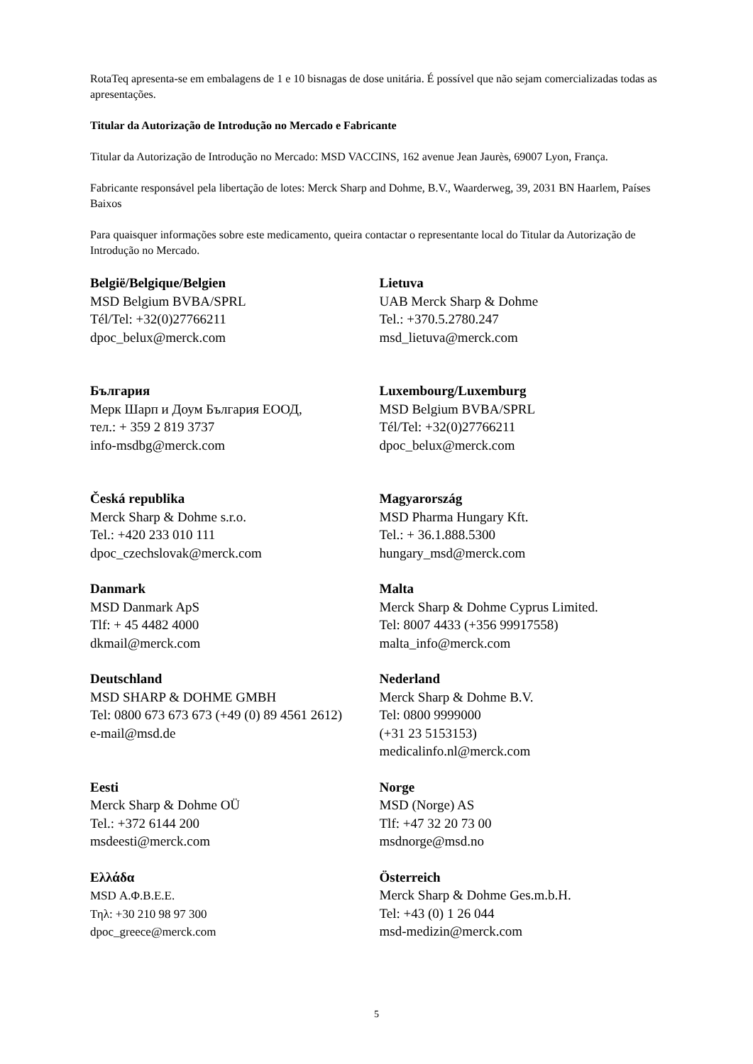RotaTeq apresenta-se em embalagens de 1 e 10 bisnagas de dose unitária. É possível que não sejam comercializadas todas as apresentações.
Titular da Autorização de Introdução no Mercado e Fabricante
Titular da Autorização de Introdução no Mercado: MSD VACCINS, 162 avenue Jean Jaurès, 69007 Lyon, França.
Fabricante responsável pela libertação de lotes: Merck Sharp and Dohme, B.V., Waarderweg, 39, 2031 BN Haarlem, Países Baixos
Para quaisquer informações sobre este medicamento, queira contactar o representante local do Titular da Autorização de Introdução no Mercado.
| België/Belgique/Belgien MSD Belgium BVBA/SPRL Tél/Tel: +32(0)27766211 dpoc_belux@merck.com | Lietuva UAB Merck Sharp & Dohme Tel.: +370.5.2780.247 msd_lietuva@merck.com |
| България Мерк Шарп и Доум България ЕООД, тел.: + 359 2 819 3737 info-msdbg@merck.com | Luxembourg/Luxemburg MSD Belgium BVBA/SPRL Tél/Tel: +32(0)27766211 dpoc_belux@merck.com |
| Česká republika Merck Sharp & Dohme s.r.o. Tel.: +420 233 010 111 dpoc_czechslovak@merck.com | Magyarország MSD Pharma Hungary Kft. Tel.: + 36.1.888.5300 hungary_msd@merck.com |
| Danmark MSD Danmark ApS Tlf: + 45 4482 4000 dkmail@merck.com | Malta Merck Sharp & Dohme Cyprus Limited. Tel: 8007 4433 (+356 99917558) malta_info@merck.com |
| Deutschland MSD SHARP & DOHME GMBH Tel: 0800 673 673 673 (+49 (0) 89 4561 2612) e-mail@msd.de | Nederland Merck Sharp & Dohme B.V. Tel: 0800 9999000 (+31 23 5153153) medicalinfo.nl@merck.com |
| Eesti Merck Sharp & Dohme OÜ Tel.: +372 6144 200 msdeesti@merck.com | Norge MSD (Norge) AS Tlf: +47 32 20 73 00 msdnorge@msd.no |
| Ελλάδα MSD Α.Φ.Β.Ε.Ε. Τηλ: +30 210 98 97 300 dpoc_greece@merck.com | Österreich Merck Sharp & Dohme Ges.m.b.H. Tel: +43 (0) 1 26 044 msd-medizin@merck.com |
5